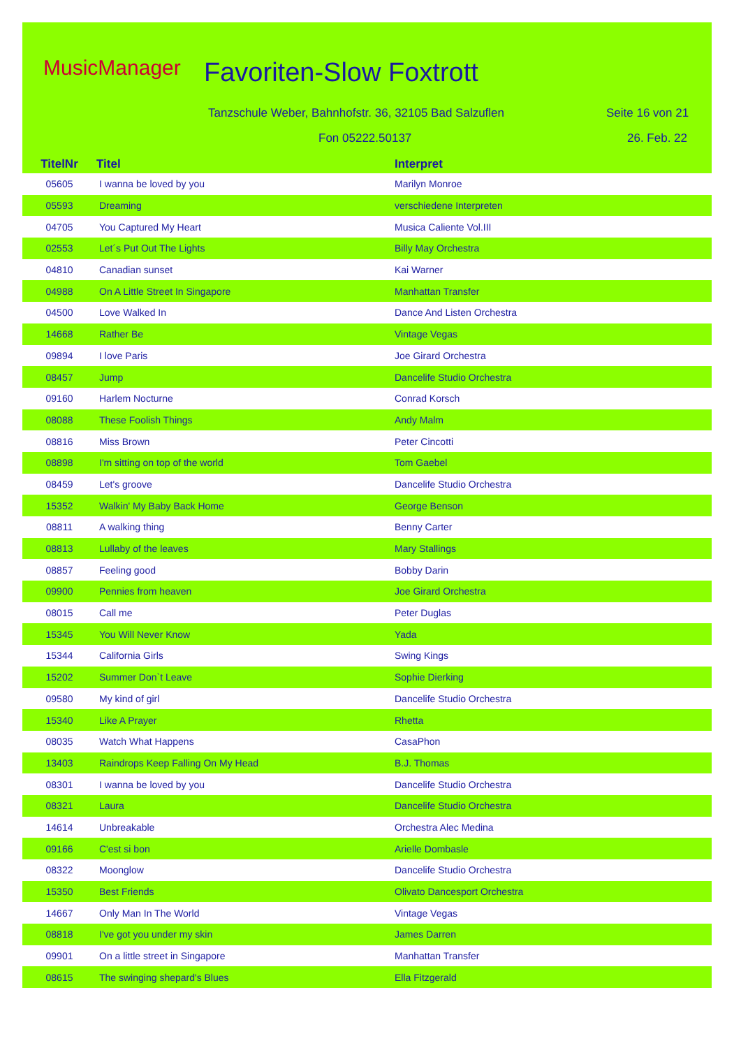MusicManager Favoriten-Slow Foxtrott
Tanzschule Weber, Bahnhofstr. 36, 32105 Bad Salzuflen
Seite 16 von 21
Fon 05222.50137 26. Feb. 22
| TitelNr | Titel | Interpret |
| --- | --- | --- |
| 05605 | I wanna be loved by you | Marilyn Monroe |
| 05593 | Dreaming | verschiedene Interpreten |
| 04705 | You Captured My Heart | Musica Caliente Vol.III |
| 02553 | Let´s Put Out The Lights | Billy May Orchestra |
| 04810 | Canadian sunset | Kai Warner |
| 04988 | On A Little Street In Singapore | Manhattan Transfer |
| 04500 | Love Walked In | Dance And Listen Orchestra |
| 14668 | Rather Be | Vintage Vegas |
| 09894 | I love Paris | Joe Girard Orchestra |
| 08457 | Jump | Dancelife Studio Orchestra |
| 09160 | Harlem Nocturne | Conrad Korsch |
| 08088 | These Foolish Things | Andy Malm |
| 08816 | Miss Brown | Peter Cincotti |
| 08898 | I'm sitting on top of the world | Tom Gaebel |
| 08459 | Let's groove | Dancelife Studio Orchestra |
| 15352 | Walkin' My Baby Back Home | George Benson |
| 08811 | A walking thing | Benny Carter |
| 08813 | Lullaby of the leaves | Mary Stallings |
| 08857 | Feeling good | Bobby Darin |
| 09900 | Pennies from heaven | Joe Girard Orchestra |
| 08015 | Call me | Peter Duglas |
| 15345 | You Will Never Know | Yada |
| 15344 | California Girls | Swing Kings |
| 15202 | Summer Don`t Leave | Sophie Dierking |
| 09580 | My kind of girl | Dancelife Studio Orchestra |
| 15340 | Like A Prayer | Rhetta |
| 08035 | Watch What Happens | CasaPhon |
| 13403 | Raindrops Keep Falling On My Head | B.J. Thomas |
| 08301 | I wanna be loved by you | Dancelife Studio Orchestra |
| 08321 | Laura | Dancelife Studio Orchestra |
| 14614 | Unbreakable | Orchestra Alec Medina |
| 09166 | C'est si bon | Arielle Dombasle |
| 08322 | Moonglow | Dancelife Studio Orchestra |
| 15350 | Best Friends | Olivato Dancesport Orchestra |
| 14667 | Only Man In The World | Vintage Vegas |
| 08818 | I've got you under my skin | James Darren |
| 09901 | On a little street in Singapore | Manhattan Transfer |
| 08615 | The swinging shepard's Blues | Ella Fitzgerald |